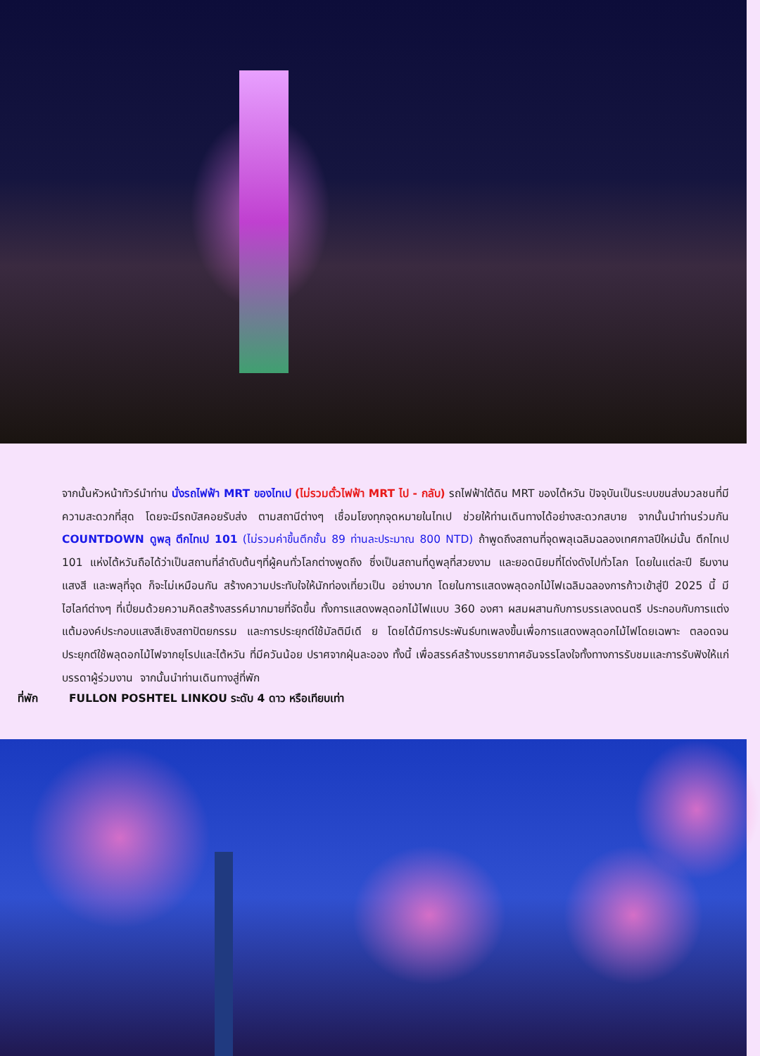จากนั้นหัวหน้าทัวร์นำท่าน นั่งรถไฟฟ้า MRT ของไทเป (ไม่รวมตั๋วไฟฟ้า MRT ไป - กลับ) รถไฟฟ้าใต้ดิน MRT ของไต้หวัน ปัจจุบันเป็นระบบขนส่งมวลชนที่มีความสะดวกที่สุด โดยจะมีรถบัสคอยรับส่ง ตามสถานีต่างๆ เชื่อมโยงทุกจุดหมายในไทเป ช่วยให้ท่านเดินทางได้อย่างสะดวกสบาย จากนั้นนำท่านร่วมกัน COUNTDOWN ดูพลุ ตึกไทเป 101 (ไม่รวมค่าขึ้นตึกชั้น 89 ท่านละประมาณ 800 NTD) ถ้าพูดถึงสถานที่จุดพลุเฉลิมฉลองเทศกาลปีใหม่นั้น ตึกไทเป 101 แห่งไต้หวันถือได้ว่าเป็นสถานที่ลำดับต้นๆที่ผู้คนทั่วโลกต่างพูดถึง ซึ่งเป็นสถานที่ดูพลุที่สวยงาม และยอดนิยมที่โด่งดังไปทั่วโลก โดยในแต่ละปี ธีมงาน แสงสี และพลุที่จุด ก็จะไม่เหมือนกัน สร้างความประทับใจให้นักท่องเที่ยวเป็น อย่างมาก โดยในการแสดงพลุดอกไม้ไฟเฉลิมฉลองการก้าวเข้าสู่ปี 2025 นี้ มีไฮไลท์ต่างๆ ที่เปี่ยมด้วยความคิดสร้างสรรค์มากมายที่จัดขึ้น ทั้งการแสดงพลุดอกไม้ไฟแบบ 360 องศา ผสมผสานกับการบรรเลงดนตรี ประกอบกับการแต่งแต้มองค์ประกอบแสงสีเชิงสถาปัตยกรรม และการประยุกต์ใช้มัลติมีเดี ย โดยได้มีการประพันธ์บทเพลงขึ้นเพื่อการแสดงพลุดอกไม้ไฟโดยเฉพาะ ตลอดจนประยุกต์ใช้พลุดอกไม้ไฟจากยุโรปและไต้หวัน ที่มีควันน้อย ปราศจากฝุ่นละออง ทั้งนี้ เพื่อสรรค์สร้างบรรยากาศอันจรรโลงใจทั้งทางการรับชมและการรับฟังให้แก่บรรดาผู้ร่วมงาน จากนั้นนำท่านเดินทางสู่ที่พัก
ที่พัก FULLON POSHTEL LINKOU ระดับ 4 ดาว หรือเทียบเท่า